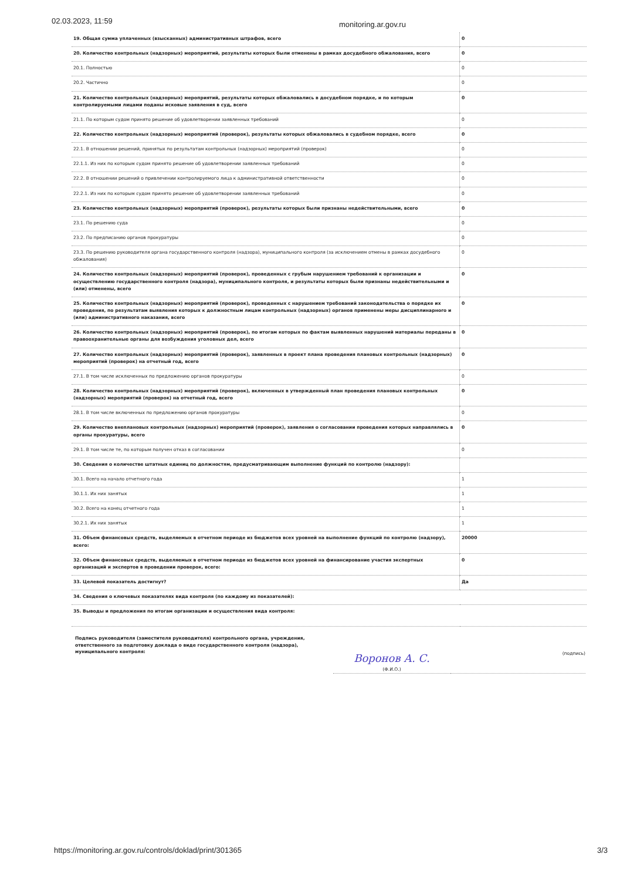02.03.2023, 11:59
monitoring.ar.gov.ru
| 19. Общая сумма уплаченных (взысканных) административных штрафов, всего | 0 |
| 20. Количество контрольных (надзорных) мероприятий, результаты которых были отменены в рамках досудебного обжалования, всего | 0 |
| 20.1. Полностью | 0 |
| 20.2. Частично | 0 |
| 21. Количество контрольных (надзорных) мероприятий, результаты которых обжаловались в досудебном порядке, и по которым контролируемыми лицами поданы исковые заявления в суд, всего | 0 |
| 21.1. По которым судом принято решение об удовлетворении заявленных требований | 0 |
| 22. Количество контрольных (надзорных) мероприятий (проверок), результаты которых обжаловались в судебном порядке, всего | 0 |
| 22.1. В отношении решений, принятых по результатам контрольных (надзорных) мероприятий (проверок) | 0 |
| 22.1.1. Из них по которым судом принято решение об удовлетворении заявленных требований | 0 |
| 22.2. В отношении решений о привлечении контролируемого лица к административной ответственности | 0 |
| 22.2.1. Из них по которым судом принято решение об удовлетворении заявленных требований | 0 |
| 23. Количество контрольных (надзорных) мероприятий (проверок), результаты которых были признаны недействительными, всего | 0 |
| 23.1. По решению суда | 0 |
| 23.2. По предписанию органов прокуратуры | 0 |
| 23.3. По решению руководителя органа государственного контроля (надзора), муниципального контроля (за исключением отмены в рамках досудебного обжалования) | 0 |
| 24. Количество контрольных (надзорных) мероприятий (проверок), проведенных с грубым нарушением требований к организации и осуществлению государственного контроля (надзора), муниципального контроля, и результаты которых были признаны недействительными и (или) отменены, всего | 0 |
| 25. Количество контрольных (надзорных) мероприятий (проверок), проведенных с нарушением требований законодательства о порядке их проведения, по результатам выявления которых к должностным лицам контрольных (надзорных) органов применены меры дисциплинарного и (или) административного наказания, всего | 0 |
| 26. Количество контрольных (надзорных) мероприятий (проверок), по итогам которых по фактам выявленных нарушений материалы переданы в правоохранительные органы для возбуждения уголовных дел, всего | 0 |
| 27. Количество контрольных (надзорных) мероприятий (проверок), заявленных в проект плана проведения плановых контрольных (надзорных) мероприятий (проверок) на отчетный год, всего | 0 |
| 27.1. В том числе исключенных по предложению органов прокуратуры | 0 |
| 28. Количество контрольных (надзорных) мероприятий (проверок), включенных в утвержденный план проведения плановых контрольных (надзорных) мероприятий (проверок) на отчетный год, всего | 0 |
| 28.1. В том числе включенных по предложению органов прокуратуры | 0 |
| 29. Количество внеплановых контрольных (надзорных) мероприятий (проверок), заявления о согласовании проведения которых направлялись в органы прокуратуры, всего | 0 |
| 29.1. В том числе те, по которым получен отказ в согласовании | 0 |
| 30. Сведения о количестве штатных единиц по должностям, предусматривающим выполнение функций по контролю (надзору): | |
| 30.1. Всего на начало отчетного года | 1 |
| 30.1.1. Их них занятых | 1 |
| 30.2. Всего на конец отчетного года | 1 |
| 30.2.1. Их них занятых | 1 |
| 31. Объем финансовых средств, выделяемых в отчетном периоде из бюджетов всех уровней на выполнение функций по контролю (надзору), всего: | 20000 |
| 32. Объем финансовых средств, выделяемых в отчетном периоде из бюджетов всех уровней на финансирование участия экспертных организаций и экспертов в проведении проверок, всего: | 0 |
| 33. Целевой показатель достигнут? | Да |
| 34. Сведения о ключевых показателях вида контроля (по каждому из показателей): | |
| 35. Выводы и предложения по итогам организации и осуществления вида контроля: | |
Подпись руководителя (заместителя руководителя) контрольного органа, учреждения, ответственного за подготовку доклада о виде государственного контроля (надзора), муниципального контроля:
Воронов А. С.
(Ф.И.О.)
(подпись)
https://monitoring.ar.gov.ru/controls/doklad/print/301365 3/3